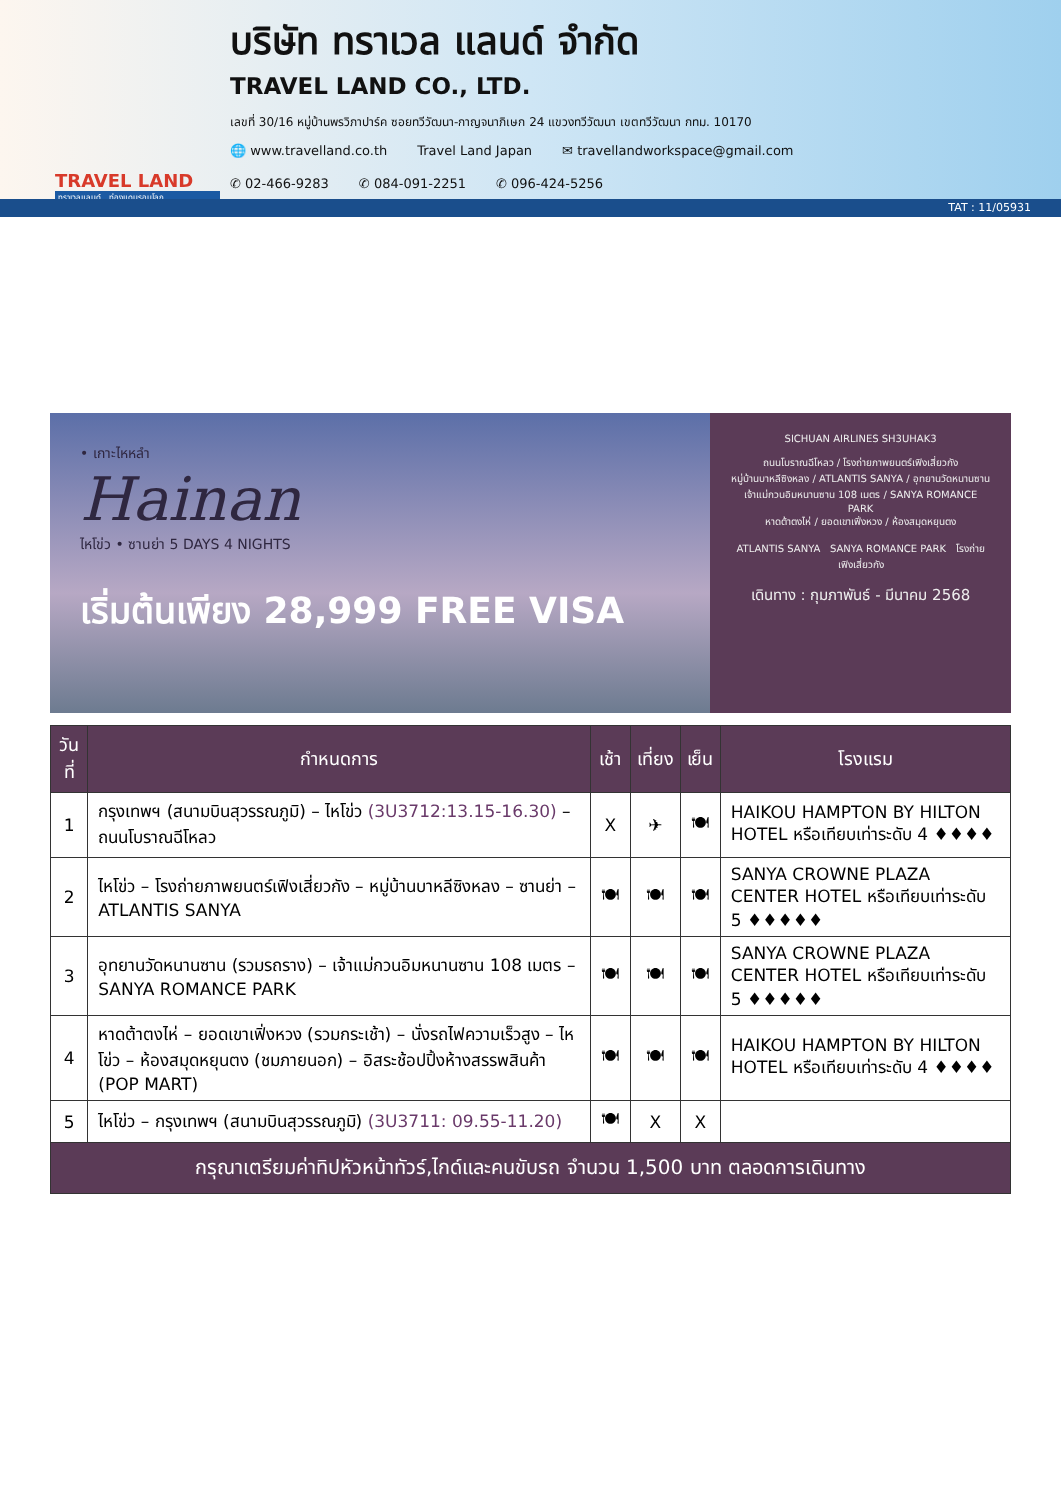TRAVEL LAND
ทราเวลแลนด์...ท่องแดนรอบโลก
บริษัท ทราเวล แลนด์ จำกัด
TRAVEL LAND CO., LTD.
เลขที่ 30/16 หมู่บ้านพรวิภาปาร์ค ซอยทวีวัฒนา-กาญจนาภิเษก 24 แขวงทวีวัฒนา เขตทวีวัฒนา กทม. 10170
🌐 www.travelland.co.th Travel Land Japan ✉ travellandworkspace@gmail.com
✆ 02-466-9283 ✆ 084-091-2251 ✆ 096-424-5256
TAT : 11/05931
• เกาะไหหลำ
Hainan
ไหโข่ว • ซานย่า 5 DAYS 4 NIGHTS
เริ่มต้นเพียง 28,999 FREE VISA
SICHUAN AIRLINES SH3UHAK3
ถนนโบราณฉีโหลว / โรงถ่ายภาพยนตร์เฟิงเสี่ยวกัง
หมู่บ้านบาหลีซิงหลง / ATLANTIS SANYA / อุทยานวัดหนานซาน
เจ้าแม่กวนอิมหนานซาน 108 เมตร / SANYA ROMANCE PARK
หาดต้าตงไห่ / ยอดเขาเฟิ่งหวง / ห้องสมุดหยุนตง
ATLANTIS SANYA SANYA ROMANCE PARK โรงถ่ายเฟิงเสี่ยวกัง
เดินทาง : กุมภาพันธ์ - มีนาคม 2568
| วันที่ | กำหนดการ | เช้า | เที่ยง | เย็น | โรงแรม |
| --- | --- | --- | --- | --- | --- |
| 1 | กรุงเทพฯ (สนามบินสุวรรณภูมิ) – ไหโข่ว (3U3712:13.15-16.30) – ถนนโบราณฉีโหลว | X | ✈ | 🍽 | HAIKOU HAMPTON BY HILTON HOTEL หรือเทียบเท่าระดับ 4 ♦♦♦♦ |
| 2 | ไหโข่ว – โรงถ่ายภาพยนตร์เฟิงเสี่ยวกัง – หมู่บ้านบาหลีซิงหลง – ซานย่า – ATLANTIS SANYA | 🍽 | 🍽 | 🍽 | SANYA CROWNE PLAZA CENTER HOTEL หรือเทียบเท่าระดับ 5 ♦♦♦♦♦ |
| 3 | อุทยานวัดหนานซาน (รวมรถราง) – เจ้าแม่กวนอิมหนานซาน 108 เมตร – SANYA ROMANCE PARK | 🍽 | 🍽 | 🍽 | SANYA CROWNE PLAZA CENTER HOTEL หรือเทียบเท่าระดับ 5 ♦♦♦♦♦ |
| 4 | หาดต้าตงไห่ – ยอดเขาเฟิ่งหวง (รวมกระเช้า) – นั่งรถไฟความเร็วสูง – ไหโข่ว – ห้องสมุดหยุนตง (ชมภายนอก) – อิสระช้อปปิ้งห้างสรรพสินค้า (POP MART) | 🍽 | 🍽 | 🍽 | HAIKOU HAMPTON BY HILTON HOTEL หรือเทียบเท่าระดับ 4 ♦♦♦♦ |
| 5 | ไหโข่ว – กรุงเทพฯ (สนามบินสุวรรณภูมิ) (3U3711: 09.55-11.20) | 🍽 | X | X | |
| กรุณาเตรียมค่าทิปหัวหน้าทัวร์,ไกด์และคนขับรถ จำนวน 1,500 บาท ตลอดการเดินทาง | | | | | |